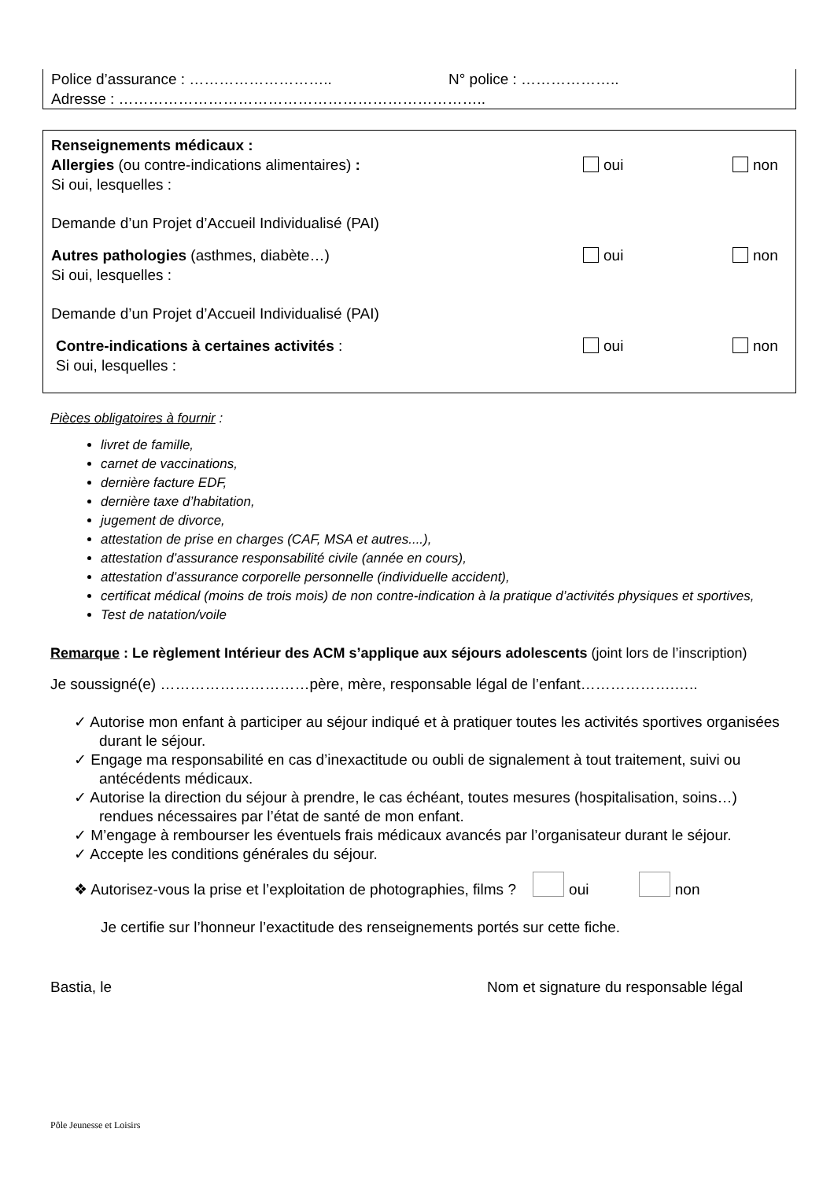Police d’assurance : ……………………….. N° police : ………………..
Adresse : ………………………………………………………………..
Renseignements médicaux :
Allergies (ou contre-indications alimentaires) : oui non
Si oui, lesquelles :
Demande d’un Projet d’Accueil Individualisé (PAI)
Autres pathologies (asthmes, diabète…) oui non
Si oui, lesquelles :
Demande d’un Projet d’Accueil Individualisé (PAI)
Contre-indications à certaines activités : oui non
Si oui, lesquelles :
Pièces obligatoires à fournir :
livret de famille,
carnet de vaccinations,
dernière facture EDF,
dernière taxe d’habitation,
jugement de divorce,
attestation de prise en charges (CAF, MSA et autres....),
attestation d’assurance responsabilité civile (année en cours),
attestation d’assurance corporelle personnelle (individuelle accident),
certificat médical (moins de trois mois) de non contre-indication à la pratique d’activités physiques et sportives,
Test de natation/voile
Remarque : Le règlement Intérieur des ACM s’applique aux séjours adolescents (joint lors de l’inscription)
Je soussigné(e) …………………………père, mère, responsable légal de l’enfant……………….…..
✓ Autorise mon enfant à participer au séjour indiqué et à pratiquer toutes les activités sportives organisées durant le séjour.
✓ Engage ma responsabilité en cas d’inexactitude ou oubli de signalement à tout traitement, suivi ou antécédents médicaux.
✓ Autorise la direction du séjour à prendre, le cas échéant, toutes mesures (hospitalisation, soins…) rendues nécessaires par l’état de santé de mon enfant.
✓ M’engage à rembourser les éventuels frais médicaux avancés par l’organisateur durant le séjour.
✓ Accepte les conditions générales du séjour.
❖ Autorisez-vous la prise et l’exploitation de photographies, films ? oui non
Je certifie sur l’honneur l’exactitude des renseignements portés sur cette fiche.
Bastia, le Nom et signature du responsable légal
Pôle Jeunesse et Loisirs